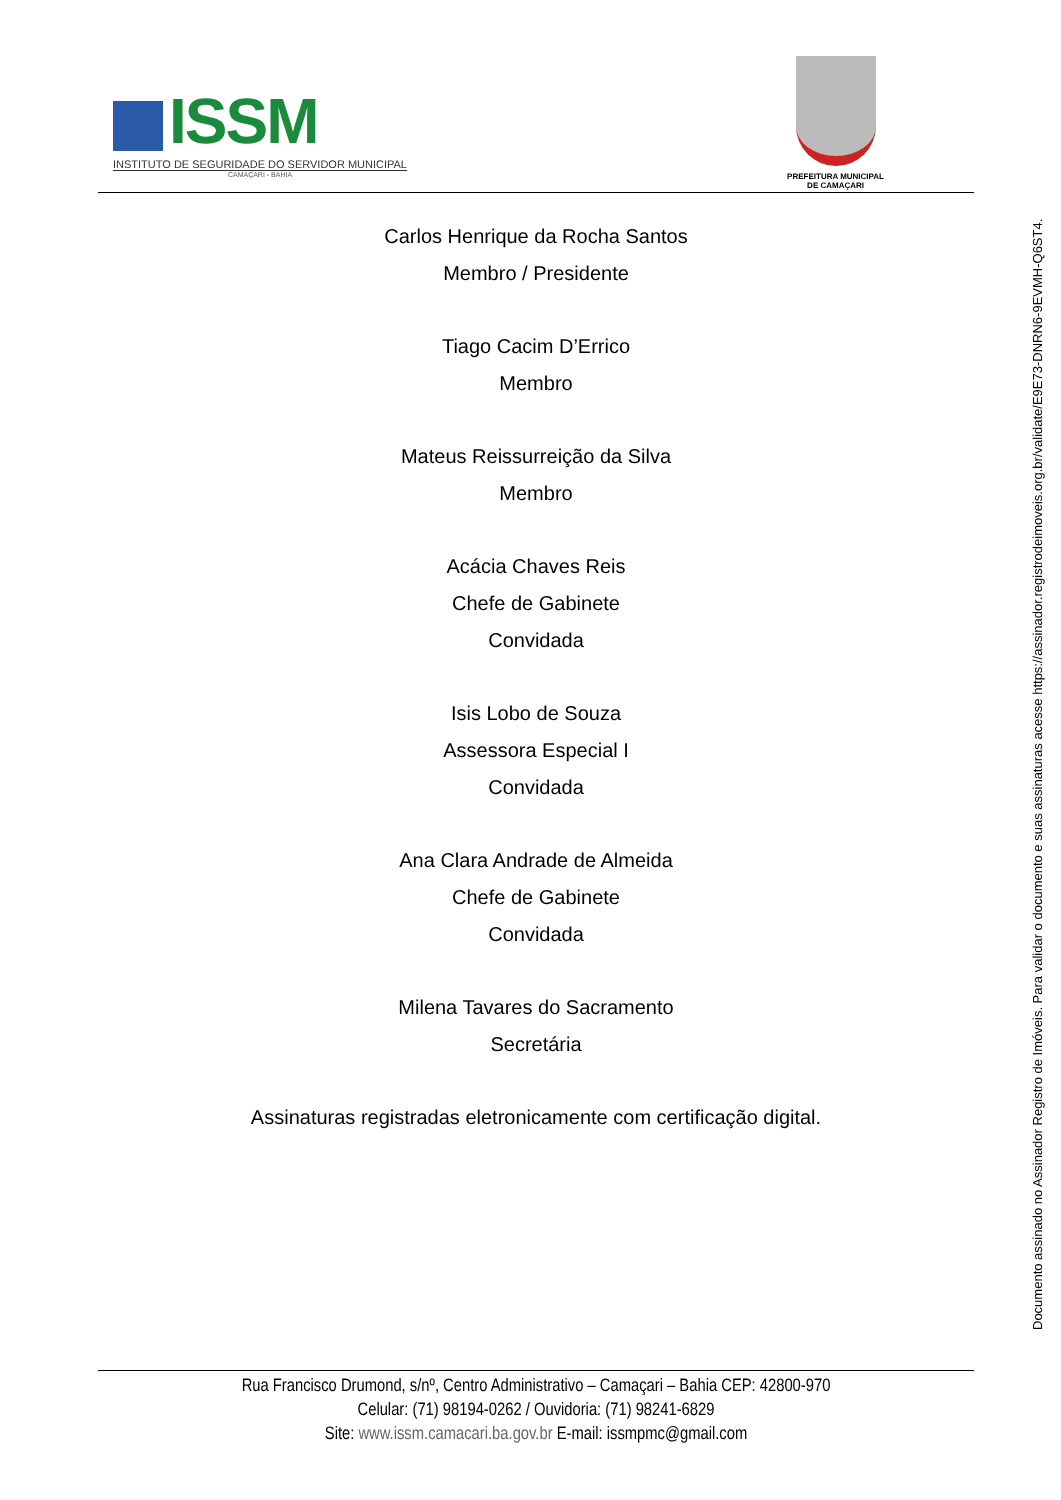ISSM
INSTITUTO DE SEGURIDADE DO SERVIDOR MUNICIPAL
CAMAÇARI - BAHIA
PREFEITURA MUNICIPAL
DE CAMAÇARI
Carlos Henrique da Rocha Santos
Membro / Presidente
Tiago Cacim D’Errico
Membro
Mateus Reissurreição da Silva
Membro
Acácia Chaves Reis
Chefe de Gabinete
Convidada
Isis Lobo de Souza
Assessora Especial I
Convidada
Ana Clara Andrade de Almeida
Chefe de Gabinete
Convidada
Milena Tavares do Sacramento
Secretária
Assinaturas registradas eletronicamente com certificação digital.
Rua Francisco Drumond, s/nº, Centro Administrativo – Camaçari – Bahia CEP: 42800-970
Celular: (71) 98194-0262 / Ouvidoria: (71) 98241-6829
Site: www.issm.camacari.ba.gov.br E-mail: issmpmc@gmail.com
Documento assinado no Assinador Registro de Imóveis. Para validar o documento e suas assinaturas acesse https://assinador.registrodeimoveis.org.br/validate/E9E73-DNRN6-9EVMH-Q6ST4.